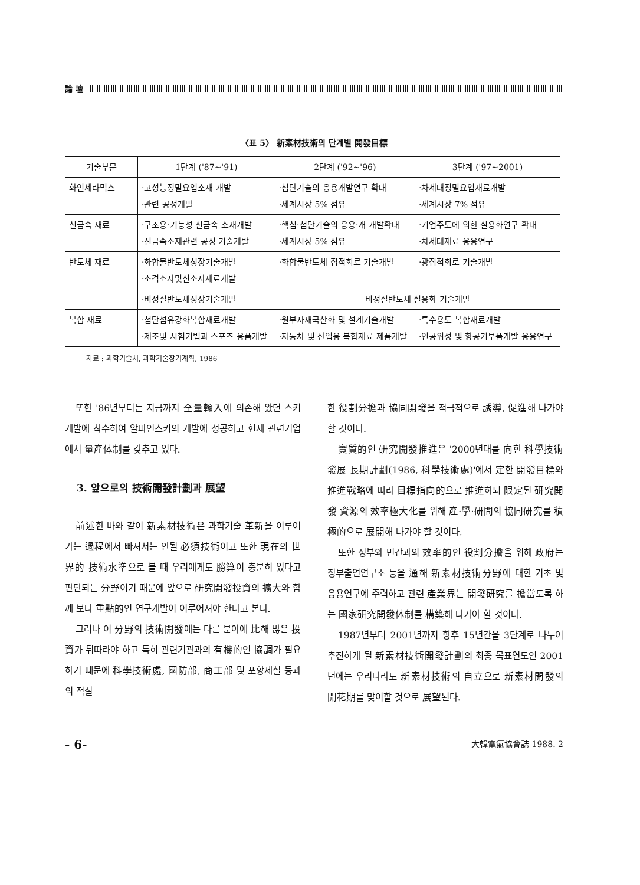論 壇
〈표 5〉 新素材技術의 단계별 開發目標
| 기술부문 | 1단계 ('87~'91) | 2단계 ('92~'96) | 3단계 ('97~2001) |
| --- | --- | --- | --- |
| 화인세라믹스 | ·고성능정밀요업소재 개발 ·관련 공정개발 | ·첨단기술의 응용개발연구 확대 ·세계시장 5% 점유 | ·차세대정밀요업재료개발 ·세계시장 7% 점유 |
| 신금속 재료 | ·구조용·기능성 신금속 소재개발 ·신금속소재관련 공정 기술개발 | ·핵심·첨단기술의 응용·개 개발확대 ·세계시장 5% 점유 | ·기업주도에 의한 실용화연구 확대 ·차세대재료 응용연구 |
| 반도체 재료 | ·화합물반도체성장기술개발 ·초격소자및신소자재료개발 | ·화합물반도체 집적회로 기술개발 | ·광집적회로 기술개발 |
| | ·비정질반도체성장기술개발 | 비정질반도체 실용화 기술개발 | |
| 복합 재료 | ·첨단섬유강화복합재료개발 ·제조및 시험기법과 스포츠 용품개발 | ·원부자재국산화 및 설계기술개발 ·자동차 및 산업용 복합재료 제품개발 | ·특수용도 복합재료개발 ·인공위성 및 항공기부품개발 응용연구 |
자료 : 과학기술처, 과학기술장기계획, 1986
또한 '86년부터는 지금까지 全量輸入에 의존해 왔던 스키 개발에 착수하여 알파인스키의 개발에 성공하고 현재 관련기업에서 量產体制를 갖추고 있다.
3. 앞으로의 技術開發計劃과 展望
前述한 바와 같이 新素材技術은 과학기술 革新을 이루어가는 過程에서 빠져서는 안될 必須技術이고 또한 現在의 世界的 技術水準으로 볼 때 우리에게도 勝算이 충분히 있다고 판단되는 分野이기 때문에 앞으로 研究開發投資의 擴大와 함께 보다 重點的인 연구개발이 이루어져야 한다고 본다.
그러나 이 分野의 技術開發에는 다른 분야에 比해 많은 投資가 뒤따라야 하고 특히 관련기관과의 有機的인 協調가 필요하기 때문에 科學技術處, 國防部, 商工部 및 포항제철 등과의 적절
한 役割分擔과 協同開發을 적극적으로 誘導, 促進해 나가야 할 것이다.
實質的인 研究開發推進은 '2000년대를 向한 科學技術發展 長期計劃(1986, 科學技術處)'에서 定한 開發目標와 推進戰略에 따라 目標指向的으로 推進하되 限定된 研究開發 資源의 效率極大化를 위해 產·學·研間의 協同研究를 積極的으로 展開해 나가야 할 것이다.
또한 정부와 민간과의 效率的인 役割分擔을 위해 政府는 정부출연연구소 등을 通해 新素材技術分野에 대한 기초 및 응용연구에 주력하고 관련 產業界는 開發研究를 擔當토록 하는 國家研究開發体制를 構築해 나가야 할 것이다.
1987년부터 2001년까지 향후 15년간을 3단계로 나누어 추진하게 될 新素材技術開發計劃의 최종 목표연도인 2001년에는 우리나라도 新素材技術의 自立으로 新素材開發의 開花期를 맞이할 것으로 展望된다.
- 6- 大韓電氣協會誌 1988. 2